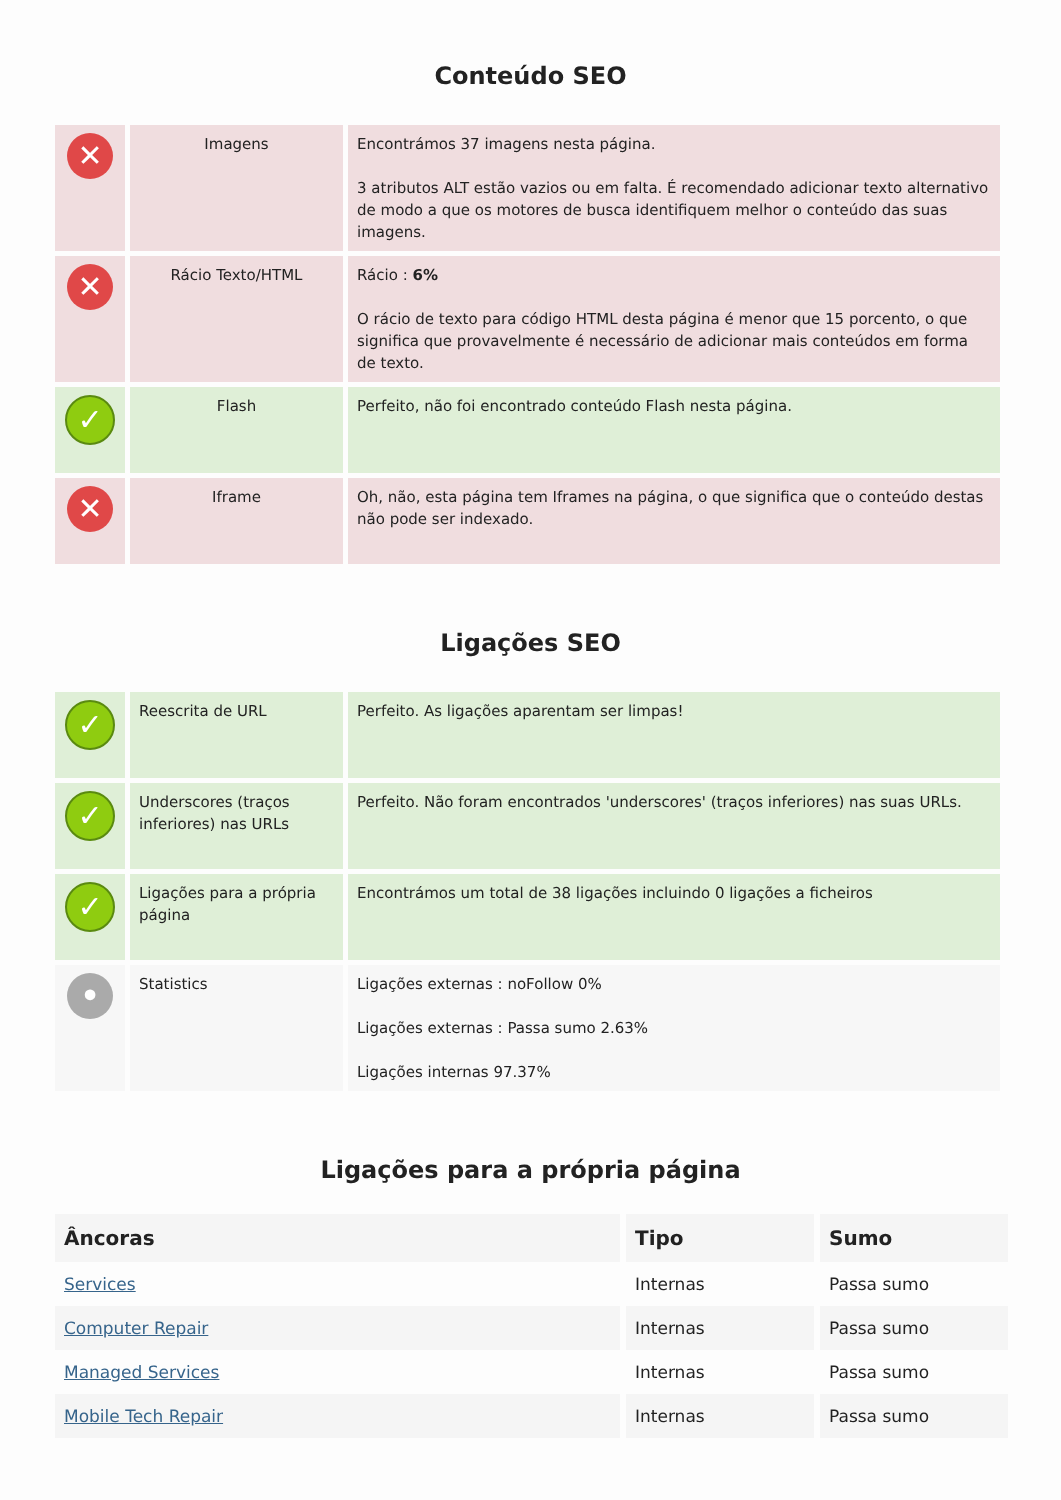Conteúdo SEO
| ✕ | Imagens | Encontrámos 37 imagens nesta página. 3 atributos ALT estão vazios ou em falta. É recomendado adicionar texto alternativo de modo a que os motores de busca identifiquem melhor o conteúdo das suas imagens. |
| ✕ | Rácio Texto/HTML | Rácio : 6% O rácio de texto para código HTML desta página é menor que 15 porcento, o que significa que provavelmente é necessário de adicionar mais conteúdos em forma de texto. |
| ✓ | Flash | Perfeito, não foi encontrado conteúdo Flash nesta página. |
| ✕ | Iframe | Oh, não, esta página tem Iframes na página, o que significa que o conteúdo destas não pode ser indexado. |
Ligações SEO
| ✓ | Reescrita de URL | Perfeito. As ligações aparentam ser limpas! |
| ✓ | Underscores (traços inferiores) nas URLs | Perfeito. Não foram encontrados 'underscores' (traços inferiores) nas suas URLs. |
| ✓ | Ligações para a própria página | Encontrámos um total de 38 ligações incluindo 0 ligações a ficheiros |
| • | Statistics | Ligações externas : noFollow 0% Ligações externas : Passa sumo 2.63% Ligações internas 97.37% |
Ligações para a própria página
| Âncoras | Tipo | Sumo |
| --- | --- | --- |
| Services | Internas | Passa sumo |
| Computer Repair | Internas | Passa sumo |
| Managed Services | Internas | Passa sumo |
| Mobile Tech Repair | Internas | Passa sumo |